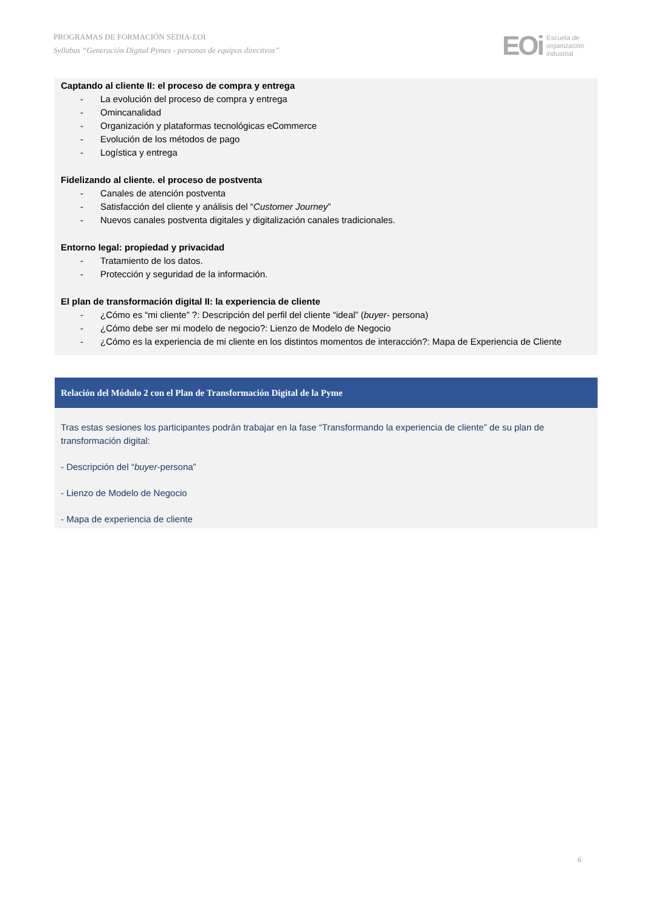PROGRAMAS DE FORMACIÓN SEDIA-EOI
Syllabus “Generación Digital Pymes - personas de equipos directivos”
EOi Escuela de
organización
industrial
Captando al cliente II: el proceso de compra y entrega
- La evolución del proceso de compra y entrega
- Omincanalidad
- Organización y plataformas tecnológicas eCommerce
- Evolución de los métodos de pago
- Logística y entrega
Fidelizando al cliente. el proceso de postventa
- Canales de atención postventa
- Satisfacción del cliente y análisis del “Customer Journey”
- Nuevos canales postventa digitales y digitalización canales tradicionales.
Entorno legal: propiedad y privacidad
- Tratamiento de los datos.
- Protección y seguridad de la información.
El plan de transformación digital II: la experiencia de cliente
- ¿Cómo es “mi cliente” ?: Descripción del perfil del cliente “ideal” (buyer- persona)
- ¿Cómo debe ser mi modelo de negocio?: Lienzo de Modelo de Negocio
- ¿Cómo es la experiencia de mi cliente en los distintos momentos de interacción?: Mapa de Experiencia de Cliente
Relación del Módulo 2 con el Plan de Transformación Digital de la Pyme
Tras estas sesiones los participantes podrán trabajar en la fase “Transformando la experiencia de cliente” de su plan de transformación digital:
- Descripción del “buyer-persona”
- Lienzo de Modelo de Negocio
- Mapa de experiencia de cliente
6